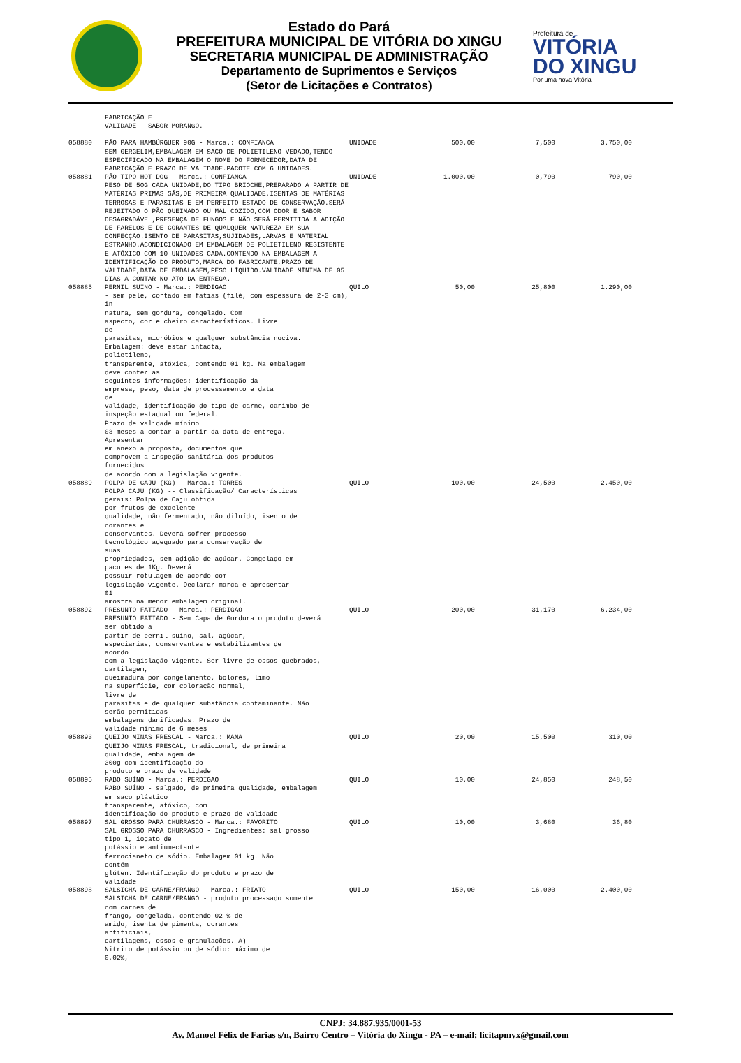Estado do Pará
PREFEITURA MUNICIPAL DE VITÓRIA DO XINGU
SECRETARIA MUNICIPAL DE ADMINISTRAÇÃO
Departamento de Suprimentos e Serviços
(Setor de Licitações e Contratos)
Prefeitura de
VITÓRIA
DO XINGU
Por uma nova Vitória
| | FABRICAÇÃO E VALIDADE - SABOR MORANGO. | | | | |
| 058880 | PÃO PARA HAMBÚRGUER 90G - Marca.: CONFIANCA SEM GERGELIM,EMBALAGEM EM SACO DE POLIETILENO VEDADO,TENDO ESPECIFICADO NA EMBALAGEM O NOME DO FORNECEDOR,DATA DE FABRICAÇÃO E PRAZO DE VALIDADE.PACOTE COM 6 UNIDADES. | UNIDADE | 500,00 | 7,500 | 3.750,00 |
| 058881 | PÃO TIPO HOT DOG - Marca.: CONFIANCA PESO DE 50G CADA UNIDADE,DO TIPO BRIOCHE,PREPARADO A PARTIR DE MATÉRIAS PRIMAS SÃS,DE PRIMEIRA QUALIDADE,ISENTAS DE MATÉRIAS TERROSAS E PARASITAS E EM PERFEITO ESTADO DE CONSERVAÇÃO.SERÁ REJEITADO O PÃO QUEIMADO OU MAL COZIDO,COM ODOR E SABOR DESAGRADÁVEL,PRESENÇA DE FUNGOS E NÃO SERÁ PERMITIDA A ADIÇÃO DE FARELOS E DE CORANTES DE QUALQUER NATUREZA EM SUA CONFECÇÃO.ISENTO DE PARASITAS,SUJIDADES,LARVAS E MATERIAL ESTRANHO.ACONDICIONADO EM EMBALAGEM DE POLIETILENO RESISTENTE E ATÓXICO COM 10 UNIDADES CADA.CONTENDO NA EMBALAGEM A IDENTIFICAÇÃO DO PRODUTO,MARCA DO FABRICANTE,PRAZO DE VALIDADE,DATA DE EMBALAGEM,PESO LÍQUIDO.VALIDADE MÍNIMA DE 05 DIAS A CONTAR NO ATO DA ENTREGA. | UNIDADE | 1.000,00 | 0,790 | 790,00 |
| 058885 | PERNIL SUÍNO - Marca.: PERDIGAO - sem pele, cortado em fatias (filé, com espessura de 2-3 cm), in natura, sem gordura, congelado. Com aspecto, cor e cheiro característicos. Livre de parasitas, micróbios e qualquer substância nociva. Embalagem: deve estar intacta, polietileno, transparente, atóxica, contendo 01 kg. Na embalagem deve conter as seguintes informações: identificação da empresa, peso, data de processamento e data de validade, identificação do tipo de carne, carimbo de inspeção estadual ou federal. Prazo de validade mínimo 03 meses a contar a partir da data de entrega. Apresentar em anexo a proposta, documentos que comprovem a inspeção sanitária dos produtos fornecidos de acordo com a legislação vigente. | QUILO | 50,00 | 25,800 | 1.290,00 |
| 058889 | POLPA DE CAJU (KG) - Marca.: TORRES POLPA CAJU (KG) -- Classificação/ Características gerais: Polpa de Caju obtida por frutos de excelente qualidade, não fermentado, não diluído, isento de corantes e conservantes. Deverá sofrer processo tecnológico adequado para conservação de suas propriedades, sem adição de açúcar. Congelado em pacotes de 1Kg. Deverá possuir rotulagem de acordo com legislação vigente. Declarar marca e apresentar 01 amostra na menor embalagem original. | QUILO | 100,00 | 24,500 | 2.450,00 |
| 058892 | PRESUNTO FATIADO - Marca.: PERDIGAO PRESUNTO FATIADO - Sem Capa de Gordura o produto deverá ser obtido a partir de pernil suíno, sal, açúcar, especiarias, conservantes e estabilizantes de acordo com a legislação vigente. Ser livre de ossos quebrados, cartilagem, queimadura por congelamento, bolores, limo na superfície, com coloração normal, livre de parasitas e de qualquer substância contaminante. Não serão permitidas embalagens danificadas. Prazo de validade mínimo de 6 meses | QUILO | 200,00 | 31,170 | 6.234,00 |
| 058893 | QUEIJO MINAS FRESCAL - Marca.: MANA QUEIJO MINAS FRESCAL, tradicional, de primeira qualidade, embalagem de 300g com identificação do produto e prazo de validade | QUILO | 20,00 | 15,500 | 310,00 |
| 058895 | RABO SUÍNO - Marca.: PERDIGAO RABO SUÍNO - salgado, de primeira qualidade, embalagem em saco plástico transparente, atóxico, com identificação do produto e prazo de validade | QUILO | 10,00 | 24,850 | 248,50 |
| 058897 | SAL GROSSO PARA CHURRASCO - Marca.: FAVORITO SAL GROSSO PARA CHURRASCO - Ingredientes: sal grosso tipo 1, iodato de potássio e antiumectante ferrocianeto de sódio. Embalagem 01 kg. Não contém glúten. Identificação do produto e prazo de validade | QUILO | 10,00 | 3,680 | 36,80 |
| 058898 | SALSICHA DE CARNE/FRANGO - Marca.: FRIATO SALSICHA DE CARNE/FRANGO - produto processado somente com carnes de frango, congelada, contendo 02 % de amido, isenta de pimenta, corantes artificiais, cartilagens, ossos e granulações. A) Nitrito de potássio ou de sódio: máximo de 0,02%, | QUILO | 150,00 | 16,000 | 2.400,00 |
CNPJ: 34.887.935/0001-53
Av. Manoel Félix de Farias s/n, Bairro Centro – Vitória do Xingu - PA – e-mail: licitapmvx@gmail.com